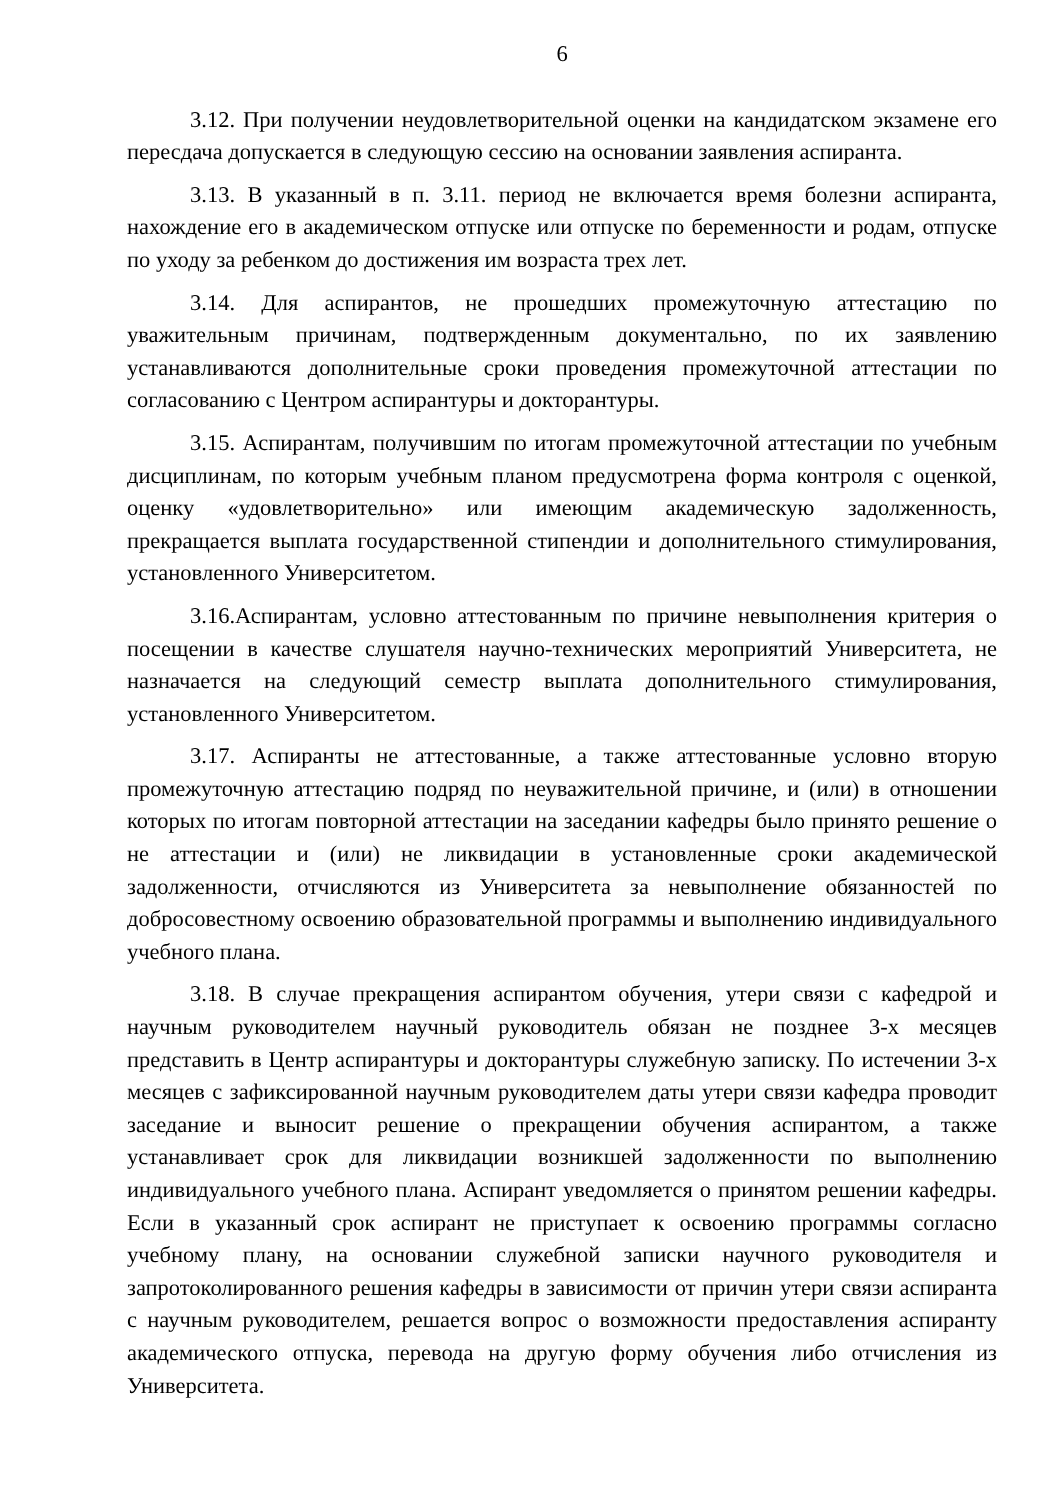6
3.12. При получении неудовлетворительной оценки на кандидатском экзамене его пересдача допускается в следующую сессию на основании заявления аспиранта.
3.13. В указанный в п. 3.11. период не включается время болезни аспиранта, нахождение его в академическом отпуске или отпуске по беременности и родам, отпуске по уходу за ребенком до достижения им возраста трех лет.
3.14. Для аспирантов, не прошедших промежуточную аттестацию по уважительным причинам, подтвержденным документально, по их заявлению устанавливаются дополнительные сроки проведения промежуточной аттестации по согласованию с Центром аспирантуры и докторантуры.
3.15. Аспирантам, получившим по итогам промежуточной аттестации по учебным дисциплинам, по которым учебным планом предусмотрена форма контроля с оценкой, оценку «удовлетворительно» или имеющим академическую задолженность, прекращается выплата государственной стипендии и дополнительного стимулирования, установленного Университетом.
3.16.Аспирантам, условно аттестованным по причине невыполнения критерия о посещении в качестве слушателя научно-технических мероприятий Университета, не назначается на следующий семестр выплата дополнительного стимулирования, установленного Университетом.
3.17. Аспиранты не аттестованные, а также аттестованные условно вторую промежуточную аттестацию подряд по неуважительной причине, и (или) в отношении которых по итогам повторной аттестации на заседании кафедры было принято решение о не аттестации и (или) не ликвидации в установленные сроки академической задолженности, отчисляются из Университета за невыполнение обязанностей по добросовестному освоению образовательной программы и выполнению индивидуального учебного плана.
3.18. В случае прекращения аспирантом обучения, утери связи с кафедрой и научным руководителем научный руководитель обязан не позднее 3-х месяцев представить в Центр аспирантуры и докторантуры служебную записку. По истечении 3-х месяцев с зафиксированной научным руководителем даты утери связи кафедра проводит заседание и выносит решение о прекращении обучения аспирантом, а также устанавливает срок для ликвидации возникшей задолженности по выполнению индивидуального учебного плана. Аспирант уведомляется о принятом решении кафедры. Если в указанный срок аспирант не приступает к освоению программы согласно учебному плану, на основании служебной записки научного руководителя и запротоколированного решения кафедры в зависимости от причин утери связи аспиранта с научным руководителем, решается вопрос о возможности предоставления аспиранту академического отпуска, перевода на другую форму обучения либо отчисления из Университета.